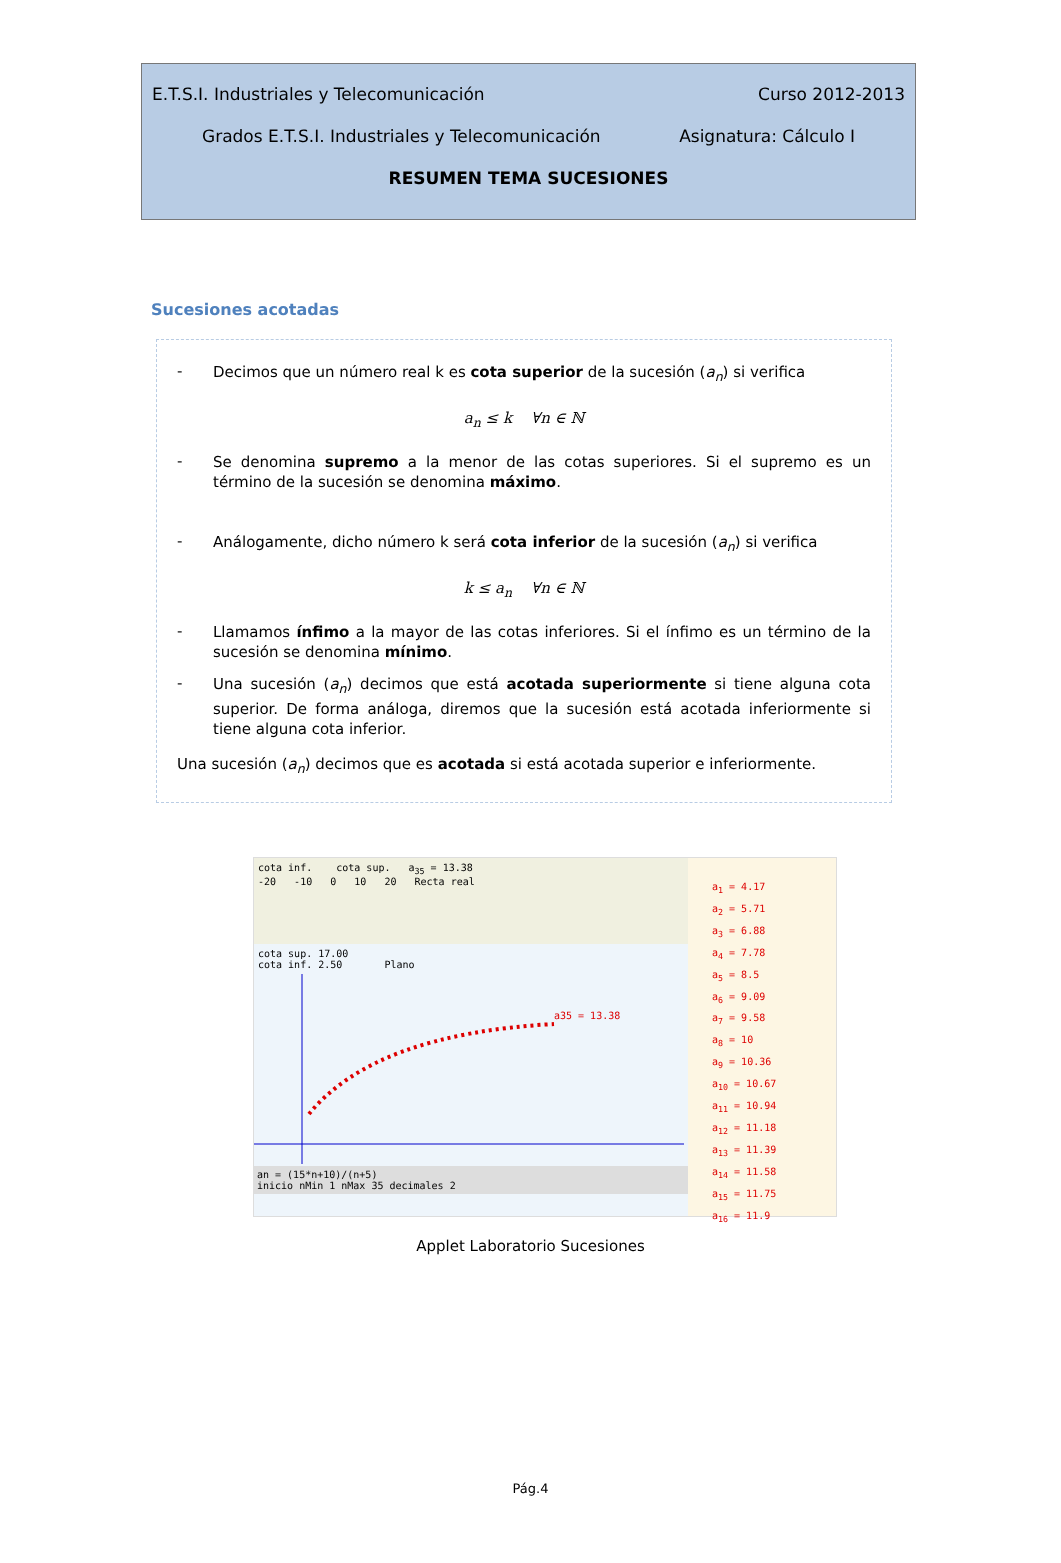E.T.S.I. Industriales y Telecomunicación Curso 2012-2013
Grados E.T.S.I. Industriales y Telecomunicación Asignatura: Cálculo I
RESUMEN TEMA SUCESIONES
Sucesiones acotadas
-
Decimos que un número real k es cota superior de la sucesión (a<sub>n</sub>) si verifica
a<sub>n</sub> ≤ k ∀n ∈ ℕ
-
Se denomina supremo a la menor de las cotas superiores. Si el supremo es un término de la sucesión se denomina máximo.
-
Análogamente, dicho número k será cota inferior de la sucesión (a<sub>n</sub>) si verifica
k ≤ a<sub>n</sub> ∀n ∈ ℕ
-
Llamamos ínfimo a la mayor de las cotas inferiores. Si el ínfimo es un término de la sucesión se denomina mínimo.
-
Una sucesión (a<sub>n</sub>) decimos que está acotada superiormente si tiene alguna cota superior. De forma análoga, diremos que la sucesión está acotada inferiormente si tiene alguna cota inferior.
Una sucesión (a<sub>n</sub>) decimos que es acotada si está acotada superior e inferiormente.
cota inf. cota sup. a<sub>35</sub> = 13.38
-20 -10 0 10 20 Recta real
cota sup. 17.00
cota inf. 2.50 Plano
a35 = 13.38
an = (15*n+10)/(n+5)
inicio nMin 1 nMax 35 decimales 2
a<sub>1</sub> = 4.17
a<sub>2</sub> = 5.71
a<sub>3</sub> = 6.88
a<sub>4</sub> = 7.78
a<sub>5</sub> = 8.5
a<sub>6</sub> = 9.09
a<sub>7</sub> = 9.58
a<sub>8</sub> = 10
a<sub>9</sub> = 10.36
a<sub>10</sub> = 10.67
a<sub>11</sub> = 10.94
a<sub>12</sub> = 11.18
a<sub>13</sub> = 11.39
a<sub>14</sub> = 11.58
a<sub>15</sub> = 11.75
a<sub>16</sub> = 11.9
Applet Laboratorio Sucesiones
Pág.4